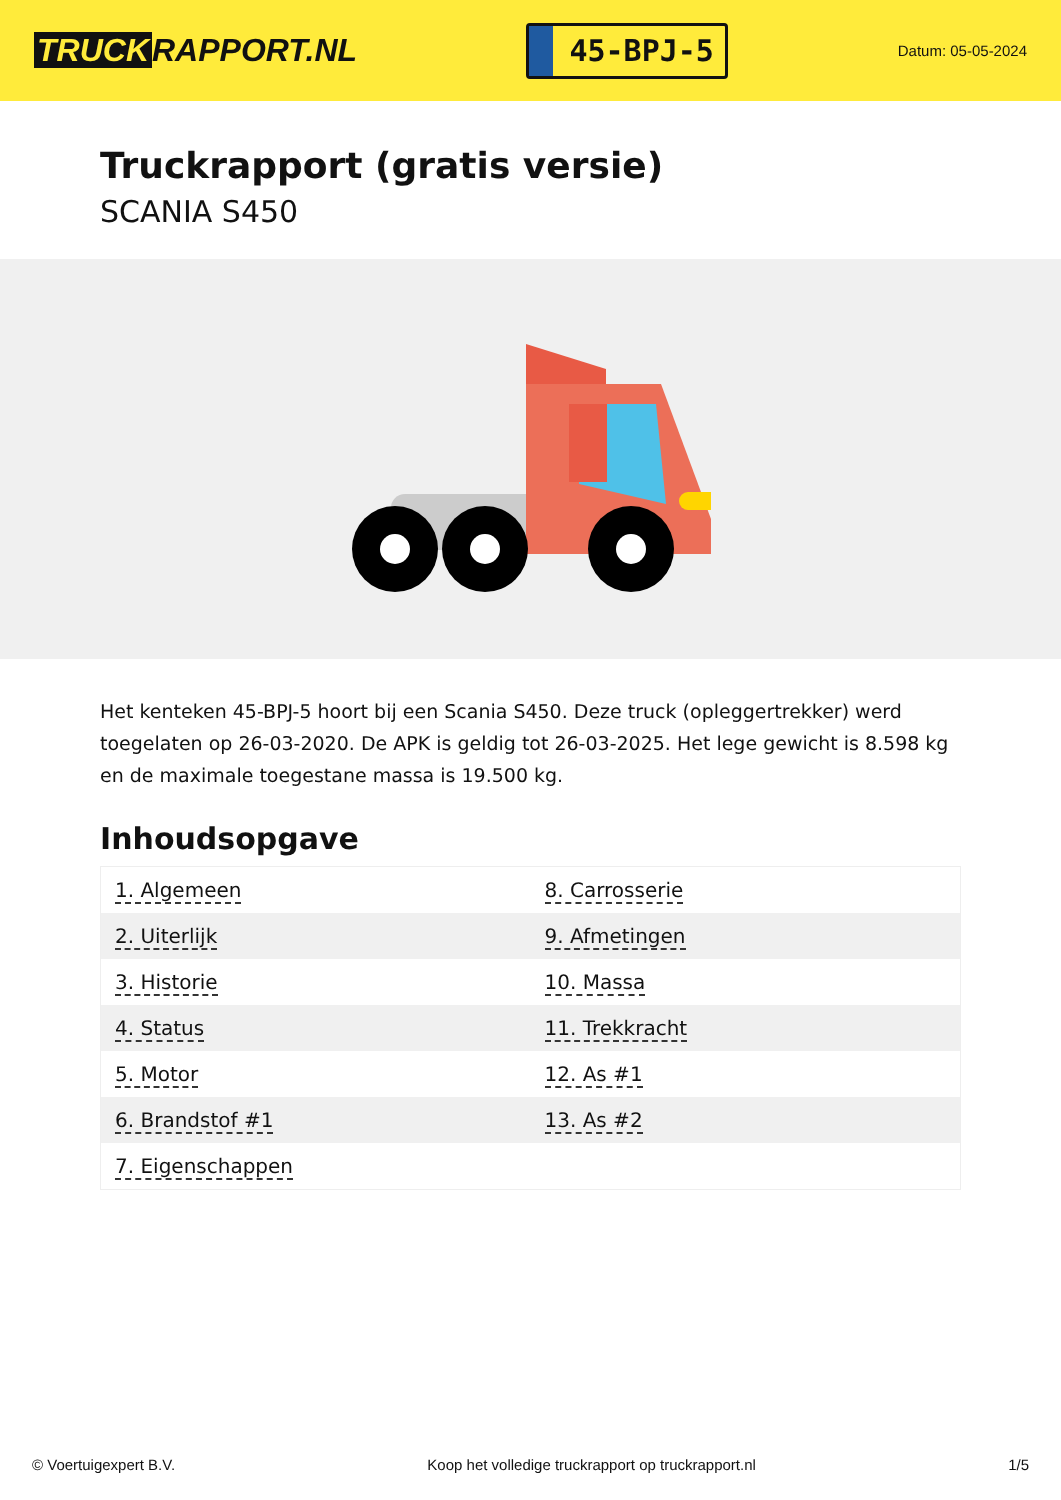TRUCK RAPPORT.NL
45-BPJ-5
Datum: 05-05-2024
Truckrapport (gratis versie)
SCANIA S450
Het kenteken 45-BPJ-5 hoort bij een Scania S450. Deze truck (opleggertrekker) werd toegelaten op 26-03-2020. De APK is geldig tot 26-03-2025. Het lege gewicht is 8.598 kg en de maximale toegestane massa is 19.500 kg.
Inhoudsopgave
| 1. Algemeen | 8. Carrosserie |
| 2. Uiterlijk | 9. Afmetingen |
| 3. Historie | 10. Massa |
| 4. Status | 11. Trekkracht |
| 5. Motor | 12. As #1 |
| 6. Brandstof #1 | 13. As #2 |
| 7. Eigenschappen | |
© Voertuigexpert B.V. Koop het volledige truckrapport op truckrapport.nl 1/5